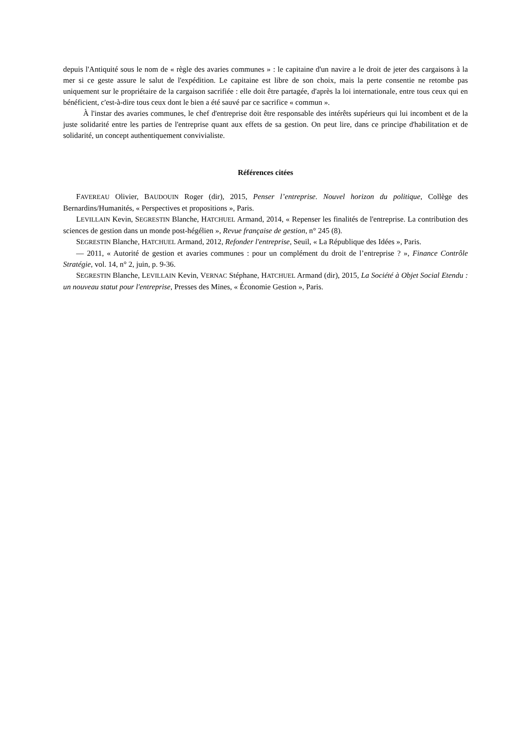depuis l'Antiquité sous le nom de « règle des avaries communes » : le capitaine d'un navire a le droit de jeter des cargaisons à la mer si ce geste assure le salut de l'expédition. Le capitaine est libre de son choix, mais la perte consentie ne retombe pas uniquement sur le propriétaire de la cargaison sacrifiée : elle doit être partagée, d'après la loi internationale, entre tous ceux qui en bénéficient, c'est-à-dire tous ceux dont le bien a été sauvé par ce sacrifice « commun ».
À l'instar des avaries communes, le chef d'entreprise doit être responsable des intérêts supérieurs qui lui incombent et de la juste solidarité entre les parties de l'entreprise quant aux effets de sa gestion. On peut lire, dans ce principe d'habilitation et de solidarité, un concept authentiquement convivialiste.
Références citées
FAVEREAU Olivier, BAUDOUIN Roger (dir), 2015, Penser l’entreprise. Nouvel horizon du politique, Collège des Bernardins/Humanités, « Perspectives et propositions », Paris.
LEVILLAIN Kevin, SEGRESTIN Blanche, HATCHUEL Armand, 2014, « Repenser les finalités de l'entreprise. La contribution des sciences de gestion dans un monde post-hégélien », Revue française de gestion, n° 245 (8).
SEGRESTIN Blanche, HATCHUEL Armand, 2012, Refonder l'entreprise, Seuil, « La République des Idées », Paris.
— 2011, « Autorité de gestion et avaries communes : pour un complément du droit de l’entreprise ? », Finance Contrôle Stratégie, vol. 14, n° 2, juin, p. 9-36.
SEGRESTIN Blanche, LEVILLAIN Kevin, VERNAC Stéphane, HATCHUEL Armand (dir), 2015, La Société à Objet Social Etendu : un nouveau statut pour l'entreprise, Presses des Mines, « Économie Gestion », Paris.